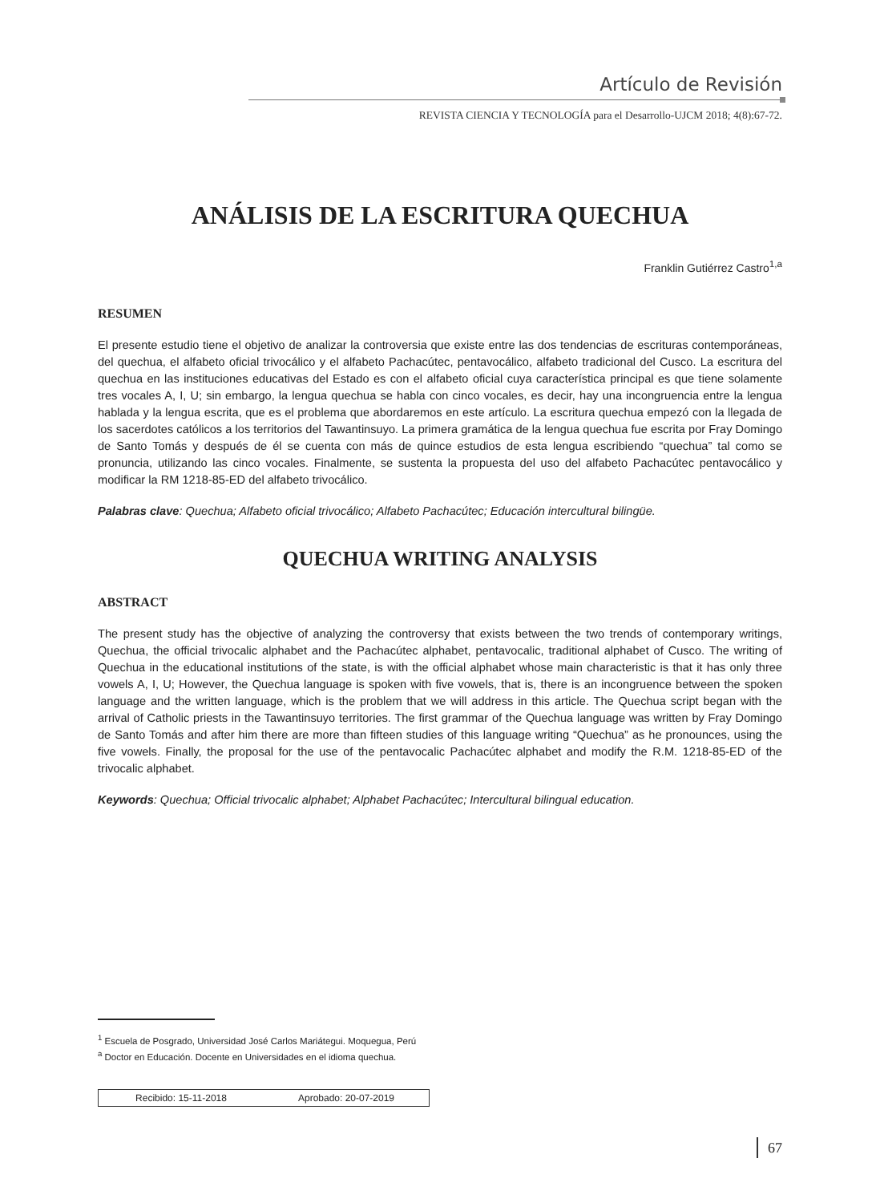Artículo de Revisión
REVISTA CIENCIA Y TECNOLOGÍA para el Desarrollo-UJCM 2018; 4(8):67-72.
ANÁLISIS DE LA ESCRITURA QUECHUA
Franklin Gutiérrez Castro<sup>1,a</sup>
RESUMEN
El presente estudio tiene el objetivo de analizar la controversia que existe entre las dos tendencias de escrituras contemporáneas, del quechua, el alfabeto oficial trivocálico y el alfabeto Pachacútec, pentavocálico, alfabeto tradicional del Cusco. La escritura del quechua en las instituciones educativas del Estado es con el alfabeto oficial cuya característica principal es que tiene solamente tres vocales A, I, U; sin embargo, la lengua quechua se habla con cinco vocales, es decir, hay una incongruencia entre la lengua hablada y la lengua escrita, que es el problema que abordaremos en este artículo. La escritura quechua empezó con la llegada de los sacerdotes católicos a los territorios del Tawantinsuyo. La primera gramática de la lengua quechua fue escrita por Fray Domingo de Santo Tomás y después de él se cuenta con más de quince estudios de esta lengua escribiendo “quechua” tal como se pronuncia, utilizando las cinco vocales. Finalmente, se sustenta la propuesta del uso del alfabeto Pachacútec pentavocálico y modificar la RM 1218-85-ED del alfabeto trivocálico.
Palabras clave: Quechua; Alfabeto oficial trivocálico; Alfabeto Pachacútec; Educación intercultural bilingüe.
QUECHUA WRITING ANALYSIS
ABSTRACT
The present study has the objective of analyzing the controversy that exists between the two trends of contemporary writings, Quechua, the official trivocalic alphabet and the Pachacútec alphabet, pentavocalic, traditional alphabet of Cusco. The writing of Quechua in the educational institutions of the state, is with the official alphabet whose main characteristic is that it has only three vowels A, I, U; However, the Quechua language is spoken with five vowels, that is, there is an incongruence between the spoken language and the written language, which is the problem that we will address in this article. The Quechua script began with the arrival of Catholic priests in the Tawantinsuyo territories. The first grammar of the Quechua language was written by Fray Domingo de Santo Tomás and after him there are more than fifteen studies of this language writing “Quechua” as he pronounces, using the five vowels. Finally, the proposal for the use of the pentavocalic Pachacútec alphabet and modify the R.M. 1218-85-ED of the trivocalic alphabet.
Keywords: Quechua; Official trivocalic alphabet; Alphabet Pachacútec; Intercultural bilingual education.
<sup>1</sup> Escuela de Posgrado, Universidad José Carlos Mariátegui. Moquegua, Perú
<sup>a</sup> Doctor en Educación. Docente en Universidades en el idioma quechua.
Recibido: 15-11-2018 Aprobado: 20-07-2019
67